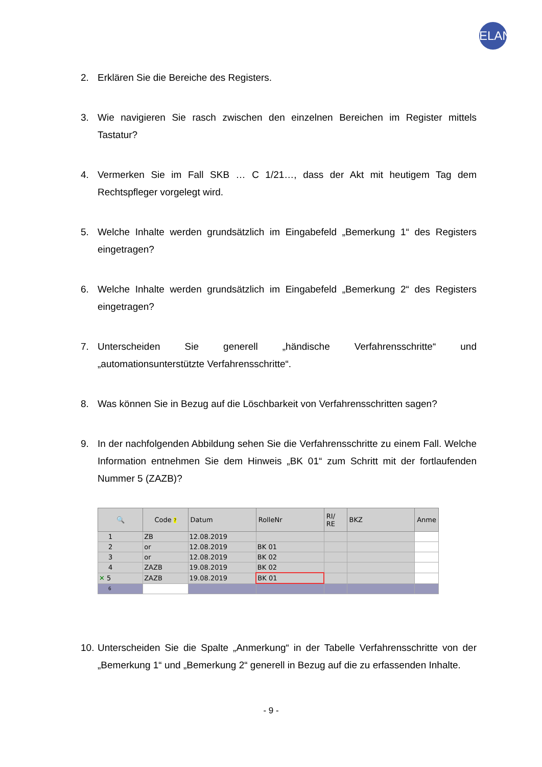ELAN
2. Erklären Sie die Bereiche des Registers.
3. Wie navigieren Sie rasch zwischen den einzelnen Bereichen im Register mittels Tastatur?
4. Vermerken Sie im Fall SKB … C 1/21…, dass der Akt mit heutigem Tag dem Rechtspfleger vorgelegt wird.
5. Welche Inhalte werden grundsätzlich im Eingabefeld „Bemerkung 1“ des Registers eingetragen?
6. Welche Inhalte werden grundsätzlich im Eingabefeld „Bemerkung 2“ des Registers eingetragen?
7. Unterscheiden Sie generell „händische Verfahrensschritte“ und „automationsunterstützte Verfahrensschritte“.
8. Was können Sie in Bezug auf die Löschbarkeit von Verfahrensschritten sagen?
9. In der nachfolgenden Abbildung sehen Sie die Verfahrensschritte zu einem Fall. Welche Information entnehmen Sie dem Hinweis „BK 01“ zum Schritt mit der fortlaufenden Nummer 5 (ZAZB)?
| 🔍 | Code ? | Datum | RolleNr | RI/ RE | BKZ | Anme |
| --- | --- | --- | --- | --- | --- | --- |
| 1 | ZB | 12.08.2019 | | | | |
| 2 | or | 12.08.2019 | BK 01 | | | |
| 3 | or | 12.08.2019 | BK 02 | | | |
| 4 | ZAZB | 19.08.2019 | BK 02 | | | |
| ✕ 5 | ZAZB | 19.08.2019 | BK 01 | | | |
| 6 | | | | | | |
10. Unterscheiden Sie die Spalte „Anmerkung“ in der Tabelle Verfahrensschritte von der „Bemerkung 1“ und „Bemerkung 2“ generell in Bezug auf die zu erfassenden Inhalte.
- 9 -